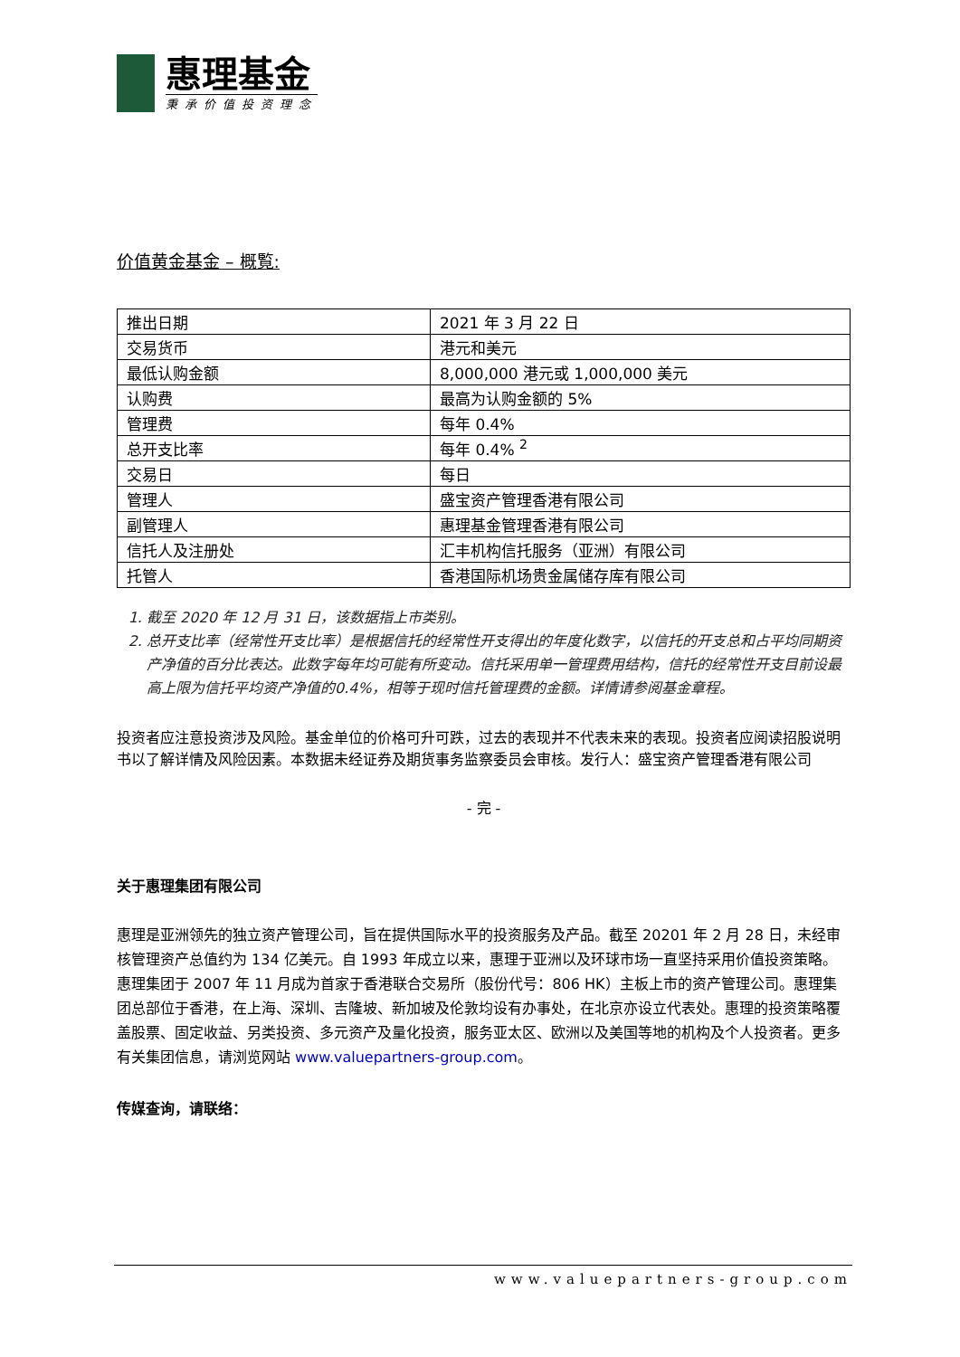惠理基金
秉承价值投资理念
价值黄金基金 – 概覧:
| 推出日期 | 2021 年 3 月 22 日 |
| 交易货币 | 港元和美元 |
| 最低认购金额 | 8,000,000 港元或 1,000,000 美元 |
| 认购费 | 最高为认购金额的 5% |
| 管理费 | 每年 0.4% |
| 总开支比率 | 每年 0.4% <sup>2</sup> |
| 交易日 | 每日 |
| 管理人 | 盛宝资产管理香港有限公司 |
| 副管理人 | 惠理基金管理香港有限公司 |
| 信托人及注册处 | 汇丰机构信托服务（亚洲）有限公司 |
| 托管人 | 香港国际机场贵金属储存库有限公司 |
1. 截至 2020 年 12 月 31 日，该数据指上市类别。
2. 总开支比率（经常性开支比率）是根据信托的经常性开支得出的年度化数字，以信托的开支总和占平均同期资产净值的百分比表达。此数字每年均可能有所变动。信托采用单一管理费用结构，信托的经常性开支目前设最高上限为信托平均资产净值的0.4%，相等于现时信托管理费的金额。详情请参阅基金章程。
投资者应注意投资涉及风险。基金单位的价格可升可跌，过去的表现并不代表未来的表现。投资者应阅读招股说明书以了解详情及风险因素。本数据未经证券及期货事务监察委员会审核。发行人：盛宝资产管理香港有限公司
- 完 -
关于惠理集团有限公司
惠理是亚洲领先的独立资产管理公司，旨在提供国际水平的投资服务及产品。截至 20201 年 2 月 28 日，未经审核管理资产总值约为 134 亿美元。自 1993 年成立以来，惠理于亚洲以及环球市场一直坚持采用价值投资策略。惠理集团于 2007 年 11 月成为首家于香港联合交易所（股份代号：806 HK）主板上市的资产管理公司。惠理集团总部位于香港，在上海、深圳、吉隆坡、新加坡及伦敦均设有办事处，在北京亦设立代表处。惠理的投资策略覆盖股票、固定收益、另类投资、多元资产及量化投资，服务亚太区、欧洲以及美国等地的机构及个人投资者。更多有关集团信息，请浏览网站 www.valuepartners-group.com。
传媒查询，请联络：
www.valuepartners-group.com